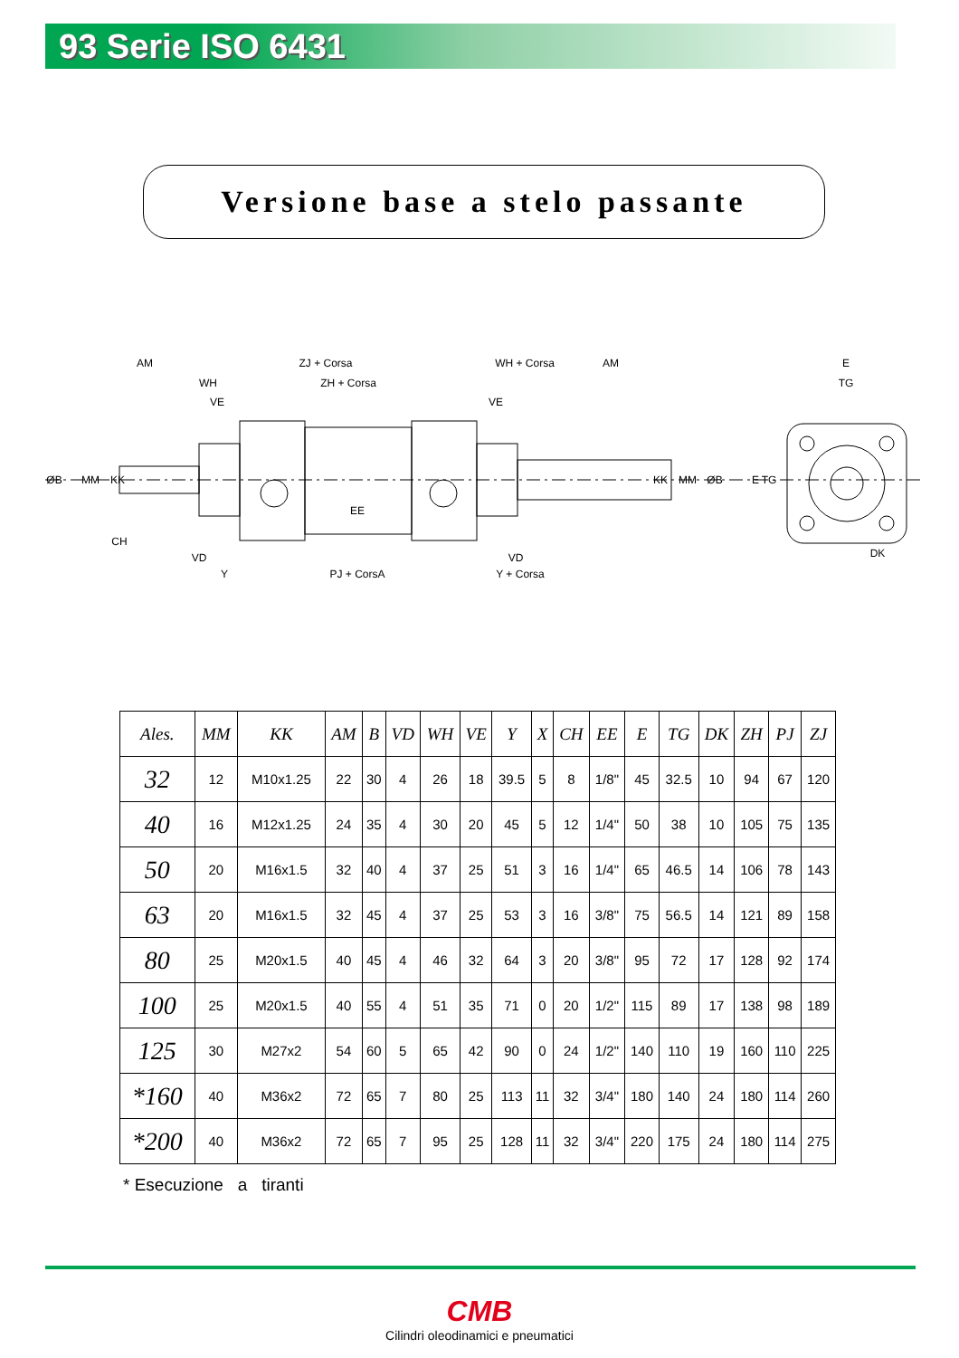93 Serie ISO 6431
Versione base a stelo passante
AM
ZJ + Corsa
WH + Corsa
AM
WH
ZH + Corsa
VE
VE
ØB
MM
KK
KK
MM
ØB
EE
CH
VD
VD
Y
PJ + CorsA
Y + Corsa
E
TG
E
TG
DK
| Ales. | MM | KK | AM | B | VD | WH | VE | Y | X | CH | EE | E | TG | DK | ZH | PJ | ZJ |
| --- | --- | --- | --- | --- | --- | --- | --- | --- | --- | --- | --- | --- | --- | --- | --- | --- | --- |
| 32 | 12 | M10x1.25 | 22 | 30 | 4 | 26 | 18 | 39.5 | 5 | 8 | 1/8" | 45 | 32.5 | 10 | 94 | 67 | 120 |
| 40 | 16 | M12x1.25 | 24 | 35 | 4 | 30 | 20 | 45 | 5 | 12 | 1/4" | 50 | 38 | 10 | 105 | 75 | 135 |
| 50 | 20 | M16x1.5 | 32 | 40 | 4 | 37 | 25 | 51 | 3 | 16 | 1/4" | 65 | 46.5 | 14 | 106 | 78 | 143 |
| 63 | 20 | M16x1.5 | 32 | 45 | 4 | 37 | 25 | 53 | 3 | 16 | 3/8" | 75 | 56.5 | 14 | 121 | 89 | 158 |
| 80 | 25 | M20x1.5 | 40 | 45 | 4 | 46 | 32 | 64 | 3 | 20 | 3/8" | 95 | 72 | 17 | 128 | 92 | 174 |
| 100 | 25 | M20x1.5 | 40 | 55 | 4 | 51 | 35 | 71 | 0 | 20 | 1/2" | 115 | 89 | 17 | 138 | 98 | 189 |
| 125 | 30 | M27x2 | 54 | 60 | 5 | 65 | 42 | 90 | 0 | 24 | 1/2" | 140 | 110 | 19 | 160 | 110 | 225 |
| *160 | 40 | M36x2 | 72 | 65 | 7 | 80 | 25 | 113 | 11 | 32 | 3/4" | 180 | 140 | 24 | 180 | 114 | 260 |
| *200 | 40 | M36x2 | 72 | 65 | 7 | 95 | 25 | 128 | 11 | 32 | 3/4" | 220 | 175 | 24 | 180 | 114 | 275 |
* Esecuzione a tiranti
CMB
Cilindri oleodinamici e pneumatici